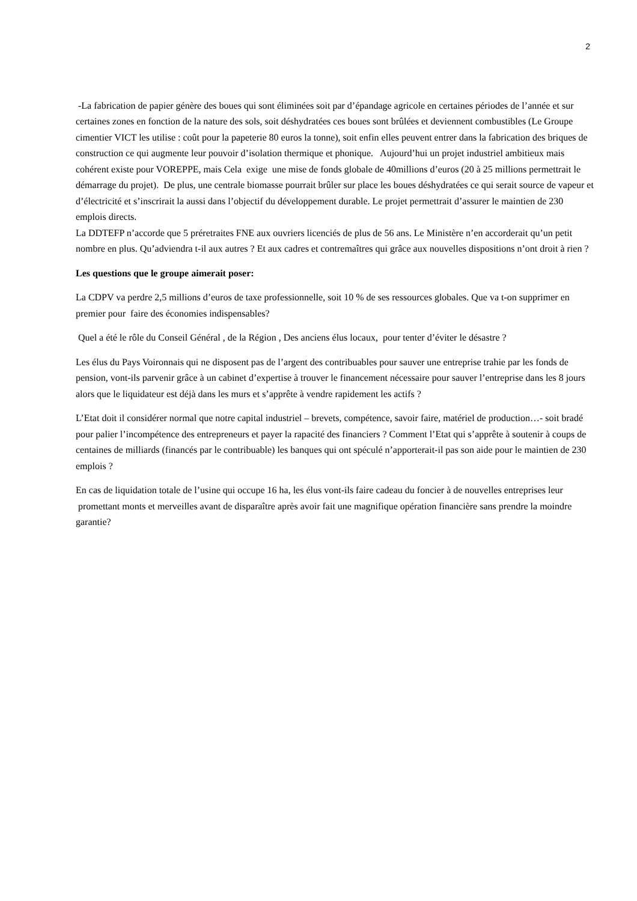2
-La fabrication de papier génère des boues qui sont éliminées soit par d’épandage agricole en certaines périodes de l’année et sur certaines zones en fonction de la nature des sols, soit déshydratées ces boues sont brûlées et deviennent combustibles (Le Groupe cimentier VICT les utilise : coût pour la papeterie 80 euros la tonne), soit enfin elles peuvent entrer dans la fabrication des briques de construction ce qui augmente leur pouvoir d’isolation thermique et phonique. Aujourd’hui un projet industriel ambitieux mais cohérent existe pour VOREPPE, mais Cela exige une mise de fonds globale de 40millions d’euros (20 à 25 millions permettrait le démarrage du projet). De plus, une centrale biomasse pourrait brûler sur place les boues déshydratées ce qui serait source de vapeur et d’électricité et s’inscrirait la aussi dans l’objectif du développement durable. Le projet permettrait d’assurer le maintien de 230 emplois directs.
La DDTEFP n’accorde que 5 préretraites FNE aux ouvriers licenciés de plus de 56 ans. Le Ministère n’en accorderait qu’un petit nombre en plus. Qu’adviendra t-il aux autres ? Et aux cadres et contremaîtres qui grâce aux nouvelles dispositions n’ont droit à rien ?
Les questions que le groupe aimerait poser:
La CDPV va perdre 2,5 millions d’euros de taxe professionnelle, soit 10 % de ses ressources globales. Que va t-on supprimer en premier pour faire des économies indispensables?
Quel a été le rôle du Conseil Général , de la Région , Des anciens élus locaux, pour tenter d’éviter le désastre ?
Les élus du Pays Voironnais qui ne disposent pas de l’argent des contribuables pour sauver une entreprise trahie par les fonds de pension, vont-ils parvenir grâce à un cabinet d’expertise à trouver le financement nécessaire pour sauver l’entreprise dans les 8 jours alors que le liquidateur est déjà dans les murs et s’apprête à vendre rapidement les actifs ?
L’Etat doit il considérer normal que notre capital industriel – brevets, compétence, savoir faire, matériel de production…- soit bradé pour palier l’incompétence des entrepreneurs et payer la rapacité des financiers ? Comment l’Etat qui s’apprête à soutenir à coups de centaines de milliards (financés par le contribuable) les banques qui ont spéculé n’apporterait-il pas son aide pour le maintien de 230 emplois ?
En cas de liquidation totale de l’usine qui occupe 16 ha, les élus vont-ils faire cadeau du foncier à de nouvelles entreprises leur promettant monts et merveilles avant de disparaître après avoir fait une magnifique opération financière sans prendre la moindre garantie?